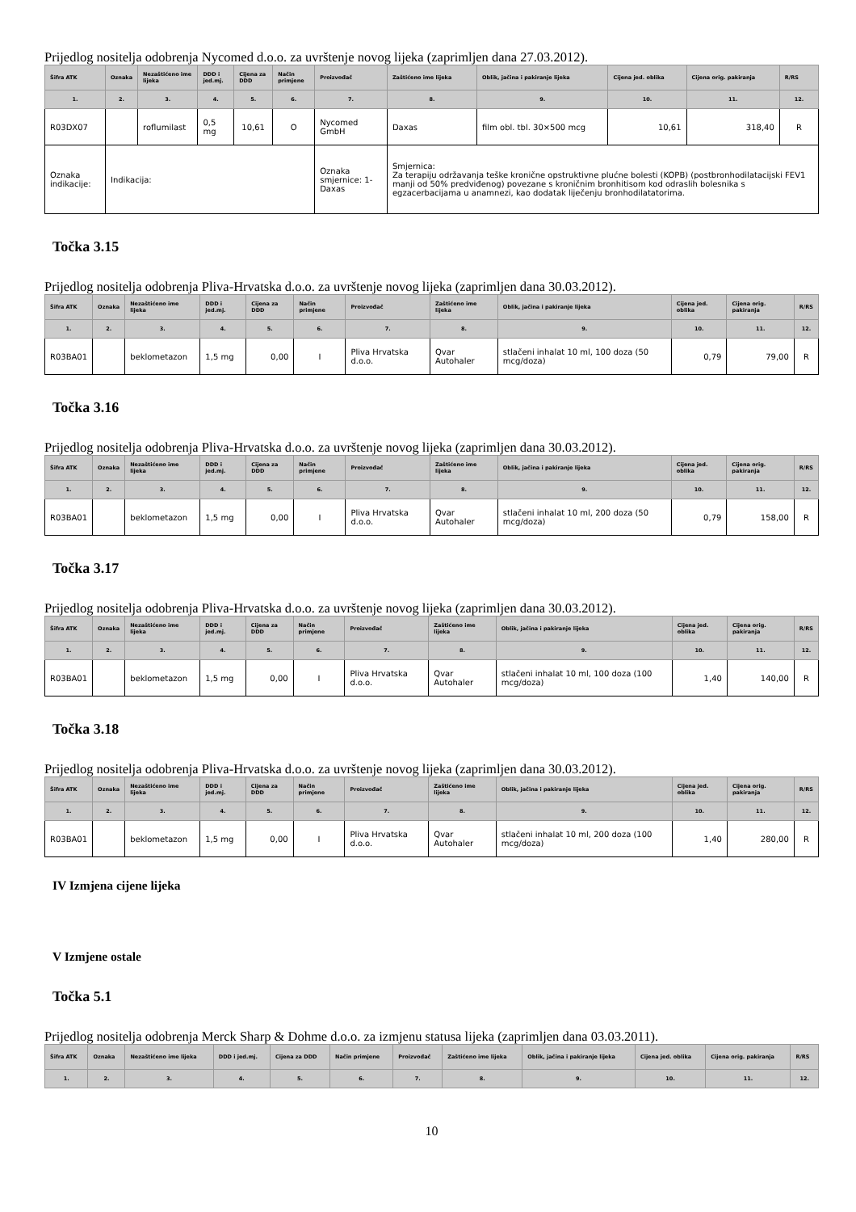Prijedlog nositelja odobrenja Nycomed d.o.o. za uvrštenje novog lijeka (zaprimljen dana 27.03.2012).
| Šifra ATK | Oznaka | Nezaštićeno ime lijeka | DDD i jed.mj. | Cijena za DDD | Način primjene | Proizvođač | Zaštićeno ime lijeka | Oblik, jačina i pakiranje lijeka | Cijena jed. oblika | Cijena orig. pakiranja | R/RS |
| --- | --- | --- | --- | --- | --- | --- | --- | --- | --- | --- | --- |
| 1. | 2. | 3. | 4. | 5. | 6. | 7. | 8. | 9. | 10. | 11. | 12. |
| R03DX07 | | roflumilast | 0,5 mg | 10,61 | O | Nycomed GmbH | Daxas | film obl. tbl. 30×500 mcg | 10,61 | 318,40 | R |
| Oznaka indikacije: | Indikacija: | | | | | Oznaka smjernice: 1- Daxas | Smjernica: Za terapiju održavanja teške kronične opstruktivne plućne bolesti (KOPB) (postbronhodilatacijski FEV1 manji od 50% predviđenog) povezane s kroničnim bronhitisom kod odraslih bolesnika s egzacerbacijama u anamnezi, kao dodatak liječenju bronhodilatatorima. | | | | |
Točka 3.15
Prijedlog nositelja odobrenja Pliva-Hrvatska d.o.o. za uvrštenje novog lijeka (zaprimljen dana 30.03.2012).
| Šifra ATK | Oznaka | Nezaštićeno ime lijeka | DDD i jed.mj. | Cijena za DDD | Način primjene | Proizvođač | Zaštićeno ime lijeka | Oblik, jačina i pakiranje lijeka | Cijena jed. oblika | Cijena orig. pakiranja | R/RS |
| --- | --- | --- | --- | --- | --- | --- | --- | --- | --- | --- | --- |
| 1. | 2. | 3. | 4. | 5. | 6. | 7. | 8. | 9. | 10. | 11. | 12. |
| R03BA01 | | beklometazon | 1,5 mg | 0,00 | I | Pliva Hrvatska d.o.o. | Qvar Autohaler | stlačeni inhalat 10 ml, 100 doza (50 mcg/doza) | 0,79 | 79,00 | R |
Točka 3.16
Prijedlog nositelja odobrenja Pliva-Hrvatska d.o.o. za uvrštenje novog lijeka (zaprimljen dana 30.03.2012).
| Šifra ATK | Oznaka | Nezaštićeno ime lijeka | DDD i jed.mj. | Cijena za DDD | Način primjene | Proizvođač | Zaštićeno ime lijeka | Oblik, jačina i pakiranje lijeka | Cijena jed. oblika | Cijena orig. pakiranja | R/RS |
| --- | --- | --- | --- | --- | --- | --- | --- | --- | --- | --- | --- |
| 1. | 2. | 3. | 4. | 5. | 6. | 7. | 8. | 9. | 10. | 11. | 12. |
| R03BA01 | | beklometazon | 1,5 mg | 0,00 | I | Pliva Hrvatska d.o.o. | Qvar Autohaler | stlačeni inhalat 10 ml, 200 doza (50 mcg/doza) | 0,79 | 158,00 | R |
Točka 3.17
Prijedlog nositelja odobrenja Pliva-Hrvatska d.o.o. za uvrštenje novog lijeka (zaprimljen dana 30.03.2012).
| Šifra ATK | Oznaka | Nezaštićeno ime lijeka | DDD i jed.mj. | Cijena za DDD | Način primjene | Proizvođač | Zaštićeno ime lijeka | Oblik, jačina i pakiranje lijeka | Cijena jed. oblika | Cijena orig. pakiranja | R/RS |
| --- | --- | --- | --- | --- | --- | --- | --- | --- | --- | --- | --- |
| 1. | 2. | 3. | 4. | 5. | 6. | 7. | 8. | 9. | 10. | 11. | 12. |
| R03BA01 | | beklometazon | 1,5 mg | 0,00 | I | Pliva Hrvatska d.o.o. | Qvar Autohaler | stlačeni inhalat 10 ml, 100 doza (100 mcg/doza) | 1,40 | 140,00 | R |
Točka 3.18
Prijedlog nositelja odobrenja Pliva-Hrvatska d.o.o. za uvrštenje novog lijeka (zaprimljen dana 30.03.2012).
| Šifra ATK | Oznaka | Nezaštićeno ime lijeka | DDD i jed.mj. | Cijena za DDD | Način primjene | Proizvođač | Zaštićeno ime lijeka | Oblik, jačina i pakiranje lijeka | Cijena jed. oblika | Cijena orig. pakiranja | R/RS |
| --- | --- | --- | --- | --- | --- | --- | --- | --- | --- | --- | --- |
| 1. | 2. | 3. | 4. | 5. | 6. | 7. | 8. | 9. | 10. | 11. | 12. |
| R03BA01 | | beklometazon | 1,5 mg | 0,00 | I | Pliva Hrvatska d.o.o. | Qvar Autohaler | stlačeni inhalat 10 ml, 200 doza (100 mcg/doza) | 1,40 | 280,00 | R |
IV Izmjena cijene lijeka
V Izmjene ostale
Točka 5.1
Prijedlog nositelja odobrenja Merck Sharp & Dohme d.o.o. za izmjenu statusa lijeka (zaprimljen dana 03.03.2011).
| Šifra ATK | Oznaka | Nezaštićeno ime lijeka | DDD i jed.mj. | Cijena za DDD | Način primjene | Proizvođač | Zaštićeno ime lijeka | Oblik, jačina i pakiranje lijeka | Cijena jed. oblika | Cijena orig. pakiranja | R/RS |
| --- | --- | --- | --- | --- | --- | --- | --- | --- | --- | --- | --- |
| 1. | 2. | 3. | 4. | 5. | 6. | 7. | 8. | 9. | 10. | 11. | 12. |
10